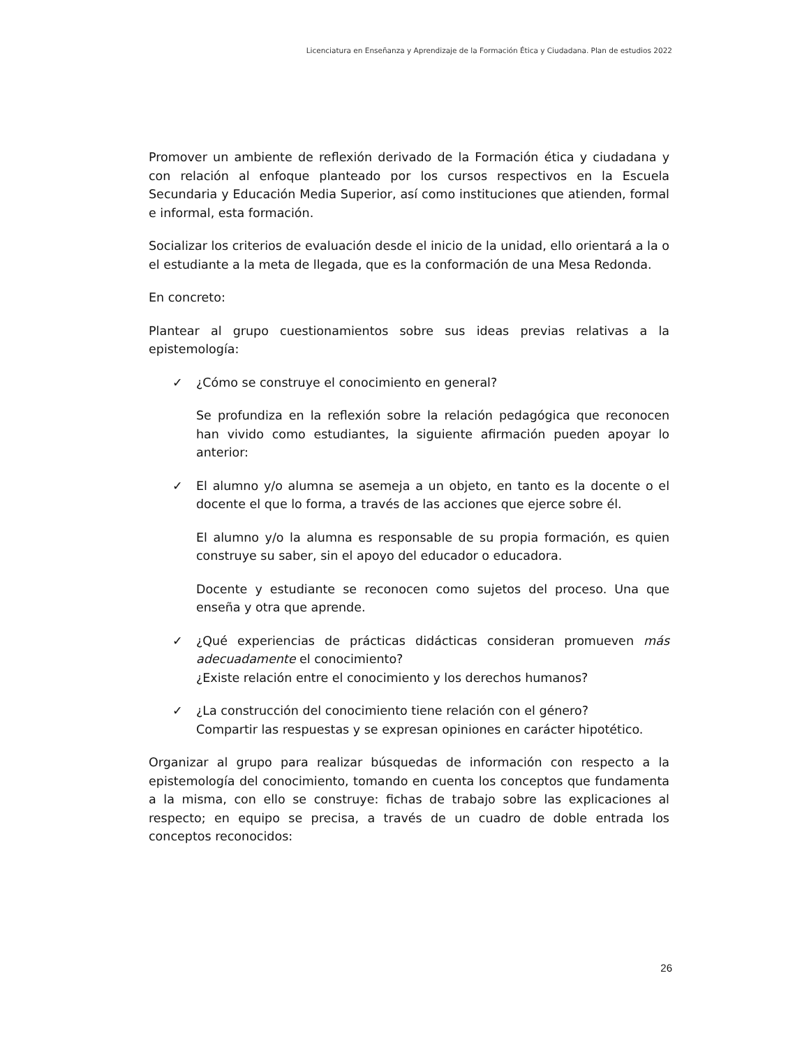Licenciatura en Enseñanza y Aprendizaje de la Formación Ética y Ciudadana. Plan de estudios 2022
Promover un ambiente de reflexión derivado de la Formación ética y ciudadana y con relación al enfoque planteado por los cursos respectivos en la Escuela Secundaria y Educación Media Superior, así como instituciones que atienden, formal e informal, esta formación.
Socializar los criterios de evaluación desde el inicio de la unidad, ello orientará a la o el estudiante a la meta de llegada, que es la conformación de una Mesa Redonda.
En concreto:
Plantear al grupo cuestionamientos sobre sus ideas previas relativas a la epistemología:
✓ ¿Cómo se construye el conocimiento en general?
Se profundiza en la reflexión sobre la relación pedagógica que reconocen han vivido como estudiantes, la siguiente afirmación pueden apoyar lo anterior:
✓ El alumno y/o alumna se asemeja a un objeto, en tanto es la docente o el docente el que lo forma, a través de las acciones que ejerce sobre él.
El alumno y/o la alumna es responsable de su propia formación, es quien construye su saber, sin el apoyo del educador o educadora.
Docente y estudiante se reconocen como sujetos del proceso. Una que enseña y otra que aprende.
✓ ¿Qué experiencias de prácticas didácticas consideran promueven más adecuadamente el conocimiento?
¿Existe relación entre el conocimiento y los derechos humanos?
✓ ¿La construcción del conocimiento tiene relación con el género?
Compartir las respuestas y se expresan opiniones en carácter hipotético.
Organizar al grupo para realizar búsquedas de información con respecto a la epistemología del conocimiento, tomando en cuenta los conceptos que fundamenta a la misma, con ello se construye: fichas de trabajo sobre las explicaciones al respecto; en equipo se precisa, a través de un cuadro de doble entrada los conceptos reconocidos:
26